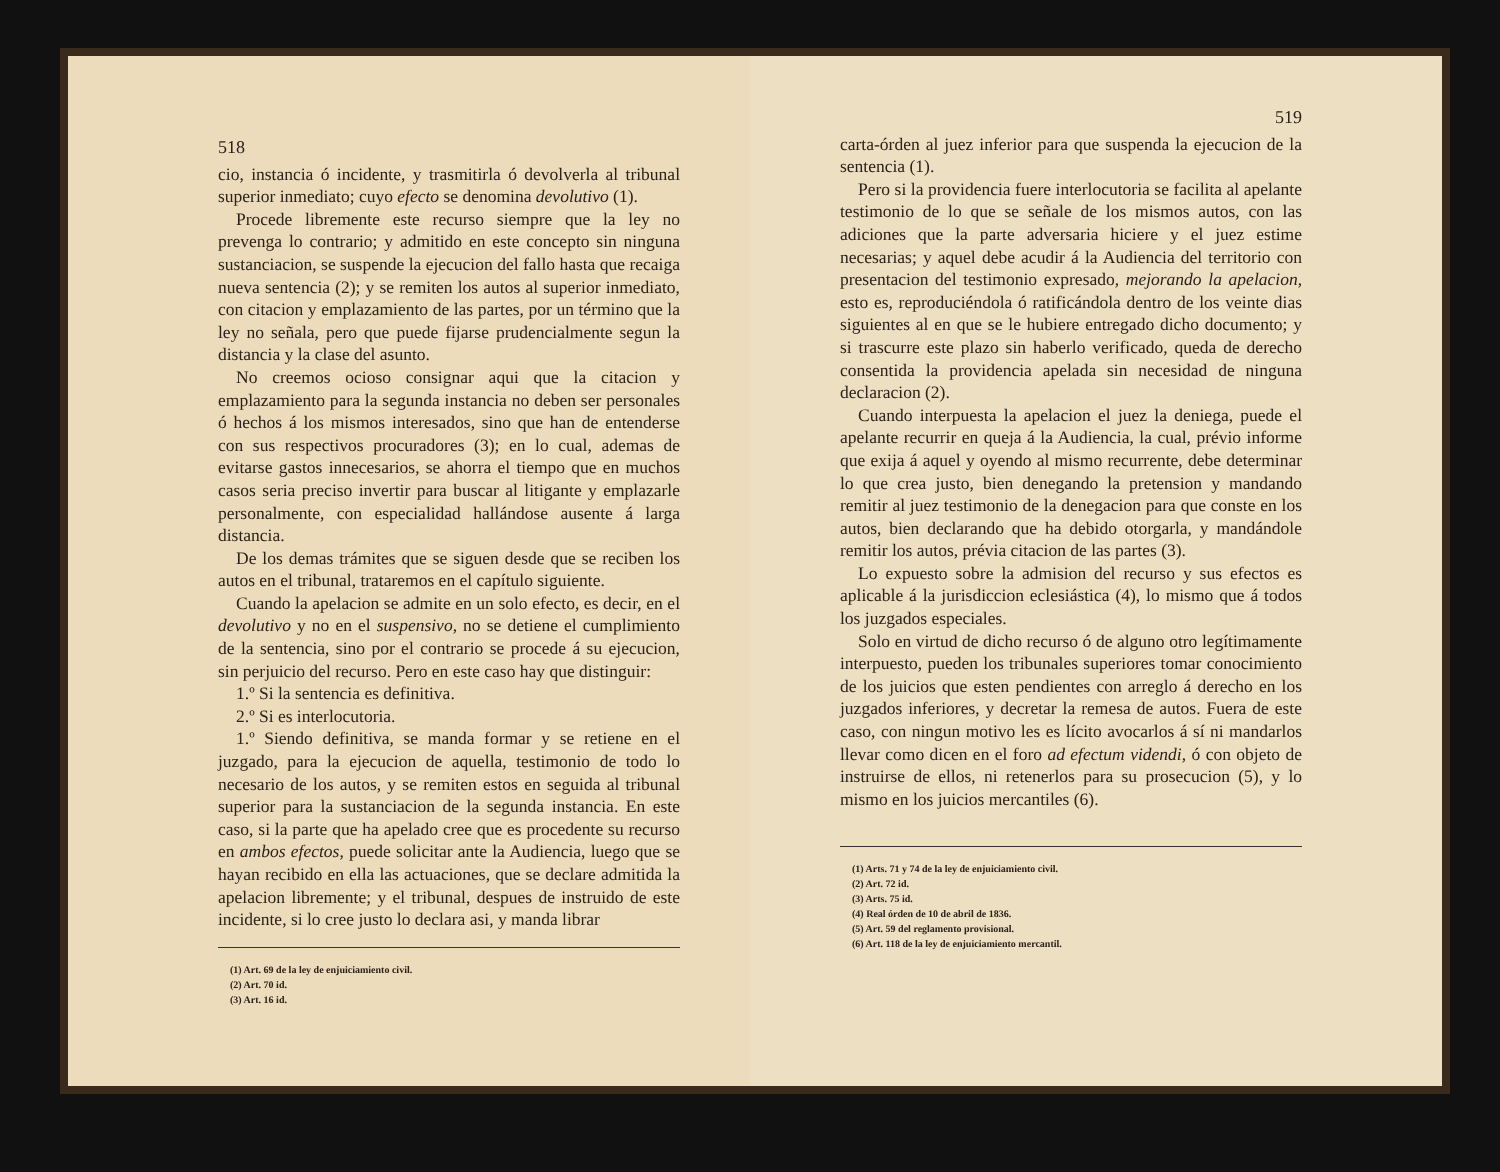518
cio, instancia ó incidente, y trasmitirla ó devolverla al tribunal superior inmediato; cuyo efecto se denomina devolutivo (1).
Procede libremente este recurso siempre que la ley no prevenga lo contrario; y admitido en este concepto sin ninguna sustanciacion, se suspende la ejecucion del fallo hasta que recaiga nueva sentencia (2); y se remiten los autos al superior inmediato, con citacion y emplazamiento de las partes, por un término que la ley no señala, pero que puede fijarse prudencialmente segun la distancia y la clase del asunto.
No creemos ocioso consignar aqui que la citacion y emplazamiento para la segunda instancia no deben ser personales ó hechos á los mismos interesados, sino que han de entenderse con sus respectivos procuradores (3); en lo cual, ademas de evitarse gastos innecesarios, se ahorra el tiempo que en muchos casos seria preciso invertir para buscar al litigante y emplazarle personalmente, con especialidad hallándose ausente á larga distancia.
De los demas trámites que se siguen desde que se reciben los autos en el tribunal, trataremos en el capítulo siguiente.
Cuando la apelacion se admite en un solo efecto, es decir, en el devolutivo y no en el suspensivo, no se detiene el cumplimiento de la sentencia, sino por el contrario se procede á su ejecucion, sin perjuicio del recurso. Pero en este caso hay que distinguir:
1.º Si la sentencia es definitiva.
2.º Si es interlocutoria.
1.º Siendo definitiva, se manda formar y se retiene en el juzgado, para la ejecucion de aquella, testimonio de todo lo necesario de los autos, y se remiten estos en seguida al tribunal superior para la sustanciacion de la segunda instancia. En este caso, si la parte que ha apelado cree que es procedente su recurso en ambos efectos, puede solicitar ante la Audiencia, luego que se hayan recibido en ella las actuaciones, que se declare admitida la apelacion libremente; y el tribunal, despues de instruido de este incidente, si lo cree justo lo declara asi, y manda librar
(1) Art. 69 de la ley de enjuiciamiento civil.
(2) Art. 70 id.
(3) Art. 16 id.
519
carta-órden al juez inferior para que suspenda la ejecucion de la sentencia (1).
Pero si la providencia fuere interlocutoria se facilita al apelante testimonio de lo que se señale de los mismos autos, con las adiciones que la parte adversaria hiciere y el juez estime necesarias; y aquel debe acudir á la Audiencia del territorio con presentacion del testimonio expresado, mejorando la apelacion, esto es, reproduciéndola ó ratificándola dentro de los veinte dias siguientes al en que se le hubiere entregado dicho documento; y si trascurre este plazo sin haberlo verificado, queda de derecho consentida la providencia apelada sin necesidad de ninguna declaracion (2).
Cuando interpuesta la apelacion el juez la deniega, puede el apelante recurrir en queja á la Audiencia, la cual, prévio informe que exija á aquel y oyendo al mismo recurrente, debe determinar lo que crea justo, bien denegando la pretension y mandando remitir al juez testimonio de la denegacion para que conste en los autos, bien declarando que ha debido otorgarla, y mandándole remitir los autos, prévia citacion de las partes (3).
Lo expuesto sobre la admision del recurso y sus efectos es aplicable á la jurisdiccion eclesiástica (4), lo mismo que á todos los juzgados especiales.
Solo en virtud de dicho recurso ó de alguno otro legítimamente interpuesto, pueden los tribunales superiores tomar conocimiento de los juicios que esten pendientes con arreglo á derecho en los juzgados inferiores, y decretar la remesa de autos. Fuera de este caso, con ningun motivo les es lícito avocarlos á sí ni mandarlos llevar como dicen en el foro ad efectum videndi, ó con objeto de instruirse de ellos, ni retenerlos para su prosecucion (5), y lo mismo en los juicios mercantiles (6).
(1) Arts. 71 y 74 de la ley de enjuiciamiento civil.
(2) Art. 72 id.
(3) Arts. 75 id.
(4) Real órden de 10 de abril de 1836.
(5) Art. 59 del reglamento provisional.
(6) Art. 118 de la ley de enjuiciamiento mercantil.